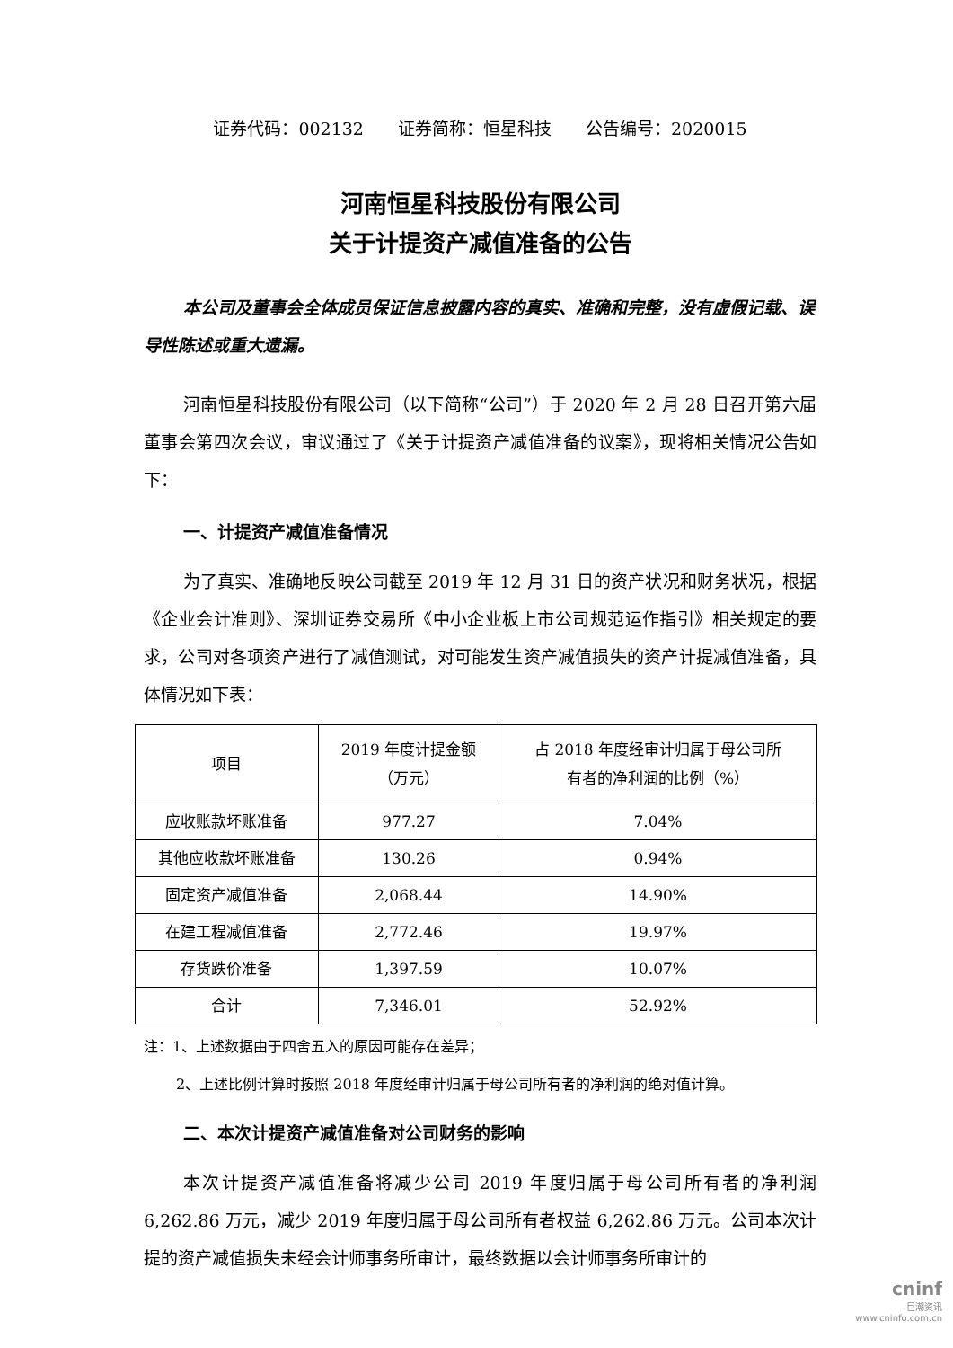证券代码：002132　　证券简称：恒星科技　　公告编号：2020015
河南恒星科技股份有限公司
关于计提资产减值准备的公告
本公司及董事会全体成员保证信息披露内容的真实、准确和完整，没有虚假记载、误导性陈述或重大遗漏。
河南恒星科技股份有限公司（以下简称“公司”）于 2020 年 2 月 28 日召开第六届董事会第四次会议，审议通过了《关于计提资产减值准备的议案》，现将相关情况公告如下：
一、计提资产减值准备情况
为了真实、准确地反映公司截至 2019 年 12 月 31 日的资产状况和财务状况，根据《企业会计准则》、深圳证券交易所《中小企业板上市公司规范运作指引》相关规定的要求，公司对各项资产进行了减值测试，对可能发生资产减值损失的资产计提减值准备，具体情况如下表：
| 项目 | 2019 年度计提金额 （万元） | 占 2018 年度经审计归属于母公司所 有者的净利润的比例（%） |
| --- | --- | --- |
| 应收账款坏账准备 | 977.27 | 7.04% |
| 其他应收款坏账准备 | 130.26 | 0.94% |
| 固定资产减值准备 | 2,068.44 | 14.90% |
| 在建工程减值准备 | 2,772.46 | 19.97% |
| 存货跌价准备 | 1,397.59 | 10.07% |
| 合计 | 7,346.01 | 52.92% |
注：1、上述数据由于四舍五入的原因可能存在差异；
2、上述比例计算时按照 2018 年度经审计归属于母公司所有者的净利润的绝对值计算。
二、本次计提资产减值准备对公司财务的影响
本次计提资产减值准备将减少公司 2019 年度归属于母公司所有者的净利润 6,262.86 万元，减少 2019 年度归属于母公司所有者权益 6,262.86 万元。公司本次计提的资产减值损失未经会计师事务所审计，最终数据以会计师事务所审计的
cninf
巨潮资讯
www.cninfo.com.cn